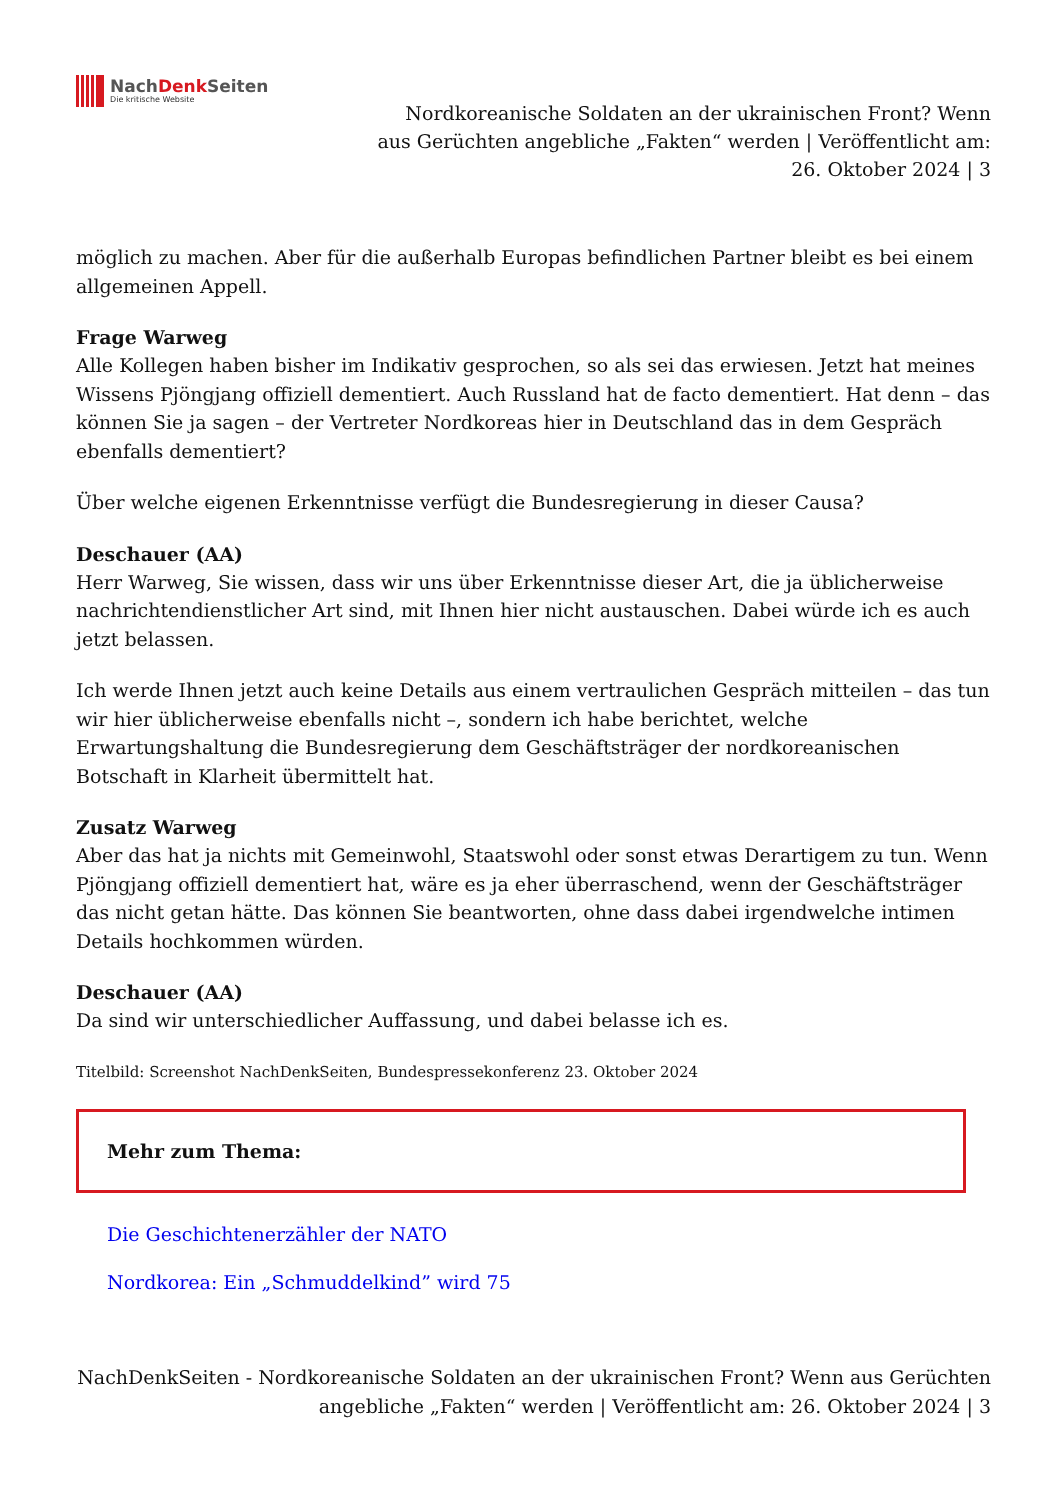NachDenk Seiten
Die kritische Website
Nordkoreanische Soldaten an der ukrainischen Front? Wenn aus Gerüchten angebliche „Fakten“ werden | Veröffentlicht am: 26. Oktober 2024 | 3
möglich zu machen. Aber für die außerhalb Europas befindlichen Partner bleibt es bei einem allgemeinen Appell.
Frage Warweg
Alle Kollegen haben bisher im Indikativ gesprochen, so als sei das erwiesen. Jetzt hat meines Wissens Pjöngjang offiziell dementiert. Auch Russland hat de facto dementiert. Hat denn – das können Sie ja sagen – der Vertreter Nordkoreas hier in Deutschland das in dem Gespräch ebenfalls dementiert?
Über welche eigenen Erkenntnisse verfügt die Bundesregierung in dieser Causa?
Deschauer (AA)
Herr Warweg, Sie wissen, dass wir uns über Erkenntnisse dieser Art, die ja üblicherweise nachrichtendienstlicher Art sind, mit Ihnen hier nicht austauschen. Dabei würde ich es auch jetzt belassen.
Ich werde Ihnen jetzt auch keine Details aus einem vertraulichen Gespräch mitteilen – das tun wir hier üblicherweise ebenfalls nicht –, sondern ich habe berichtet, welche Erwartungshaltung die Bundesregierung dem Geschäftsträger der nordkoreanischen Botschaft in Klarheit übermittelt hat.
Zusatz Warweg
Aber das hat ja nichts mit Gemeinwohl, Staatswohl oder sonst etwas Derartigem zu tun. Wenn Pjöngjang offiziell dementiert hat, wäre es ja eher überraschend, wenn der Geschäftsträger das nicht getan hätte. Das können Sie beantworten, ohne dass dabei irgendwelche intimen Details hochkommen würden.
Deschauer (AA)
Da sind wir unterschiedlicher Auffassung, und dabei belasse ich es.
Titelbild: Screenshot NachDenkSeiten, Bundespressekonferenz 23. Oktober 2024
Mehr zum Thema:
Die Geschichtenerzähler der NATO
Nordkorea: Ein „Schmuddelkind” wird 75
NachDenkSeiten - Nordkoreanische Soldaten an der ukrainischen Front? Wenn aus Gerüchten angebliche „Fakten“ werden | Veröffentlicht am: 26. Oktober 2024 | 3